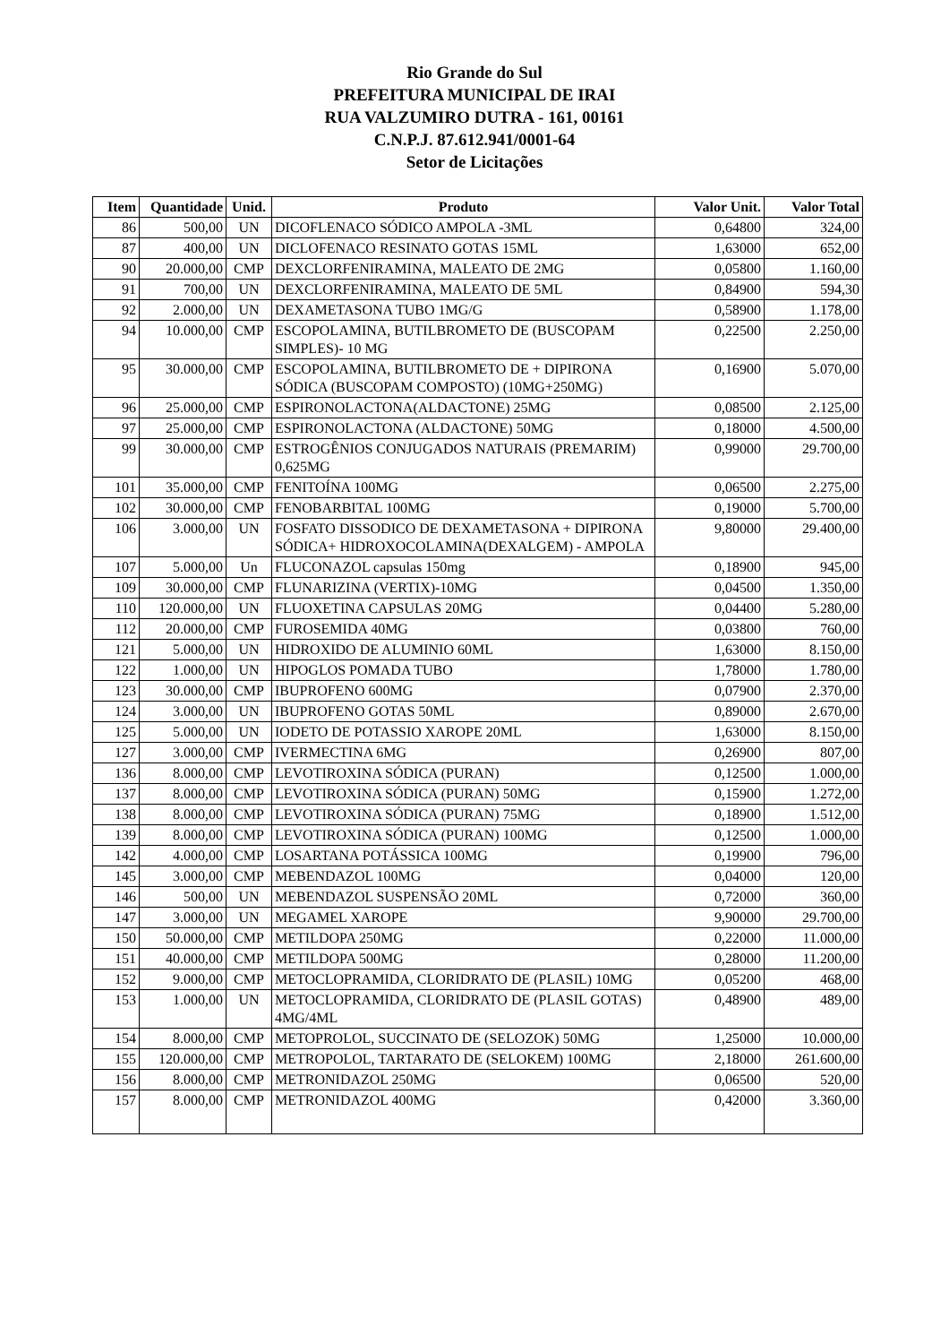Rio Grande do Sul
PREFEITURA MUNICIPAL DE IRAI
RUA VALZUMIRO DUTRA - 161, 00161
C.N.P.J. 87.612.941/0001-64
Setor de Licitações
| Item | Quantidade | Unid. | Produto | Valor Unit. | Valor Total |
| --- | --- | --- | --- | --- | --- |
| 86 | 500,00 | UN | DICOFLENACO SÓDICO AMPOLA -3ML | 0,64800 | 324,00 |
| 87 | 400,00 | UN | DICLOFENACO RESINATO GOTAS 15ML | 1,63000 | 652,00 |
| 90 | 20.000,00 | CMP | DEXCLORFENIRAMINA, MALEATO DE 2MG | 0,05800 | 1.160,00 |
| 91 | 700,00 | UN | DEXCLORFENIRAMINA, MALEATO DE 5ML | 0,84900 | 594,30 |
| 92 | 2.000,00 | UN | DEXAMETASONA TUBO 1MG/G | 0,58900 | 1.178,00 |
| 94 | 10.000,00 | CMP | ESCOPOLAMINA, BUTILBROMETO DE (BUSCOPAM SIMPLES)- 10 MG | 0,22500 | 2.250,00 |
| 95 | 30.000,00 | CMP | ESCOPOLAMINA, BUTILBROMETO DE + DIPIRONA SÓDICA (BUSCOPAM COMPOSTO) (10MG+250MG) | 0,16900 | 5.070,00 |
| 96 | 25.000,00 | CMP | ESPIRONOLACTONA(ALDACTONE) 25MG | 0,08500 | 2.125,00 |
| 97 | 25.000,00 | CMP | ESPIRONOLACTONA (ALDACTONE) 50MG | 0,18000 | 4.500,00 |
| 99 | 30.000,00 | CMP | ESTROGÊNIOS CONJUGADOS NATURAIS (PREMARIM) 0,625MG | 0,99000 | 29.700,00 |
| 101 | 35.000,00 | CMP | FENITOÍNA 100MG | 0,06500 | 2.275,00 |
| 102 | 30.000,00 | CMP | FENOBARBITAL 100MG | 0,19000 | 5.700,00 |
| 106 | 3.000,00 | UN | FOSFATO DISSODICO DE DEXAMETASONA + DIPIRONA SÓDICA+ HIDROXOCOLAMINA(DEXALGEM) - AMPOLA | 9,80000 | 29.400,00 |
| 107 | 5.000,00 | Un | FLUCONAZOL capsulas 150mg | 0,18900 | 945,00 |
| 109 | 30.000,00 | CMP | FLUNARIZINA (VERTIX)-10MG | 0,04500 | 1.350,00 |
| 110 | 120.000,00 | UN | FLUOXETINA CAPSULAS 20MG | 0,04400 | 5.280,00 |
| 112 | 20.000,00 | CMP | FUROSEMIDA 40MG | 0,03800 | 760,00 |
| 121 | 5.000,00 | UN | HIDROXIDO DE ALUMINIO 60ML | 1,63000 | 8.150,00 |
| 122 | 1.000,00 | UN | HIPOGLOS POMADA TUBO | 1,78000 | 1.780,00 |
| 123 | 30.000,00 | CMP | IBUPROFENO 600MG | 0,07900 | 2.370,00 |
| 124 | 3.000,00 | UN | IBUPROFENO GOTAS 50ML | 0,89000 | 2.670,00 |
| 125 | 5.000,00 | UN | IODETO DE POTASSIO XAROPE 20ML | 1,63000 | 8.150,00 |
| 127 | 3.000,00 | CMP | IVERMECTINA 6MG | 0,26900 | 807,00 |
| 136 | 8.000,00 | CMP | LEVOTIROXINA SÓDICA (PURAN) | 0,12500 | 1.000,00 |
| 137 | 8.000,00 | CMP | LEVOTIROXINA SÓDICA (PURAN) 50MG | 0,15900 | 1.272,00 |
| 138 | 8.000,00 | CMP | LEVOTIROXINA SÓDICA (PURAN) 75MG | 0,18900 | 1.512,00 |
| 139 | 8.000,00 | CMP | LEVOTIROXINA SÓDICA (PURAN) 100MG | 0,12500 | 1.000,00 |
| 142 | 4.000,00 | CMP | LOSARTANA POTÁSSICA 100MG | 0,19900 | 796,00 |
| 145 | 3.000,00 | CMP | MEBENDAZOL 100MG | 0,04000 | 120,00 |
| 146 | 500,00 | UN | MEBENDAZOL SUSPENSÃO 20ML | 0,72000 | 360,00 |
| 147 | 3.000,00 | UN | MEGAMEL XAROPE | 9,90000 | 29.700,00 |
| 150 | 50.000,00 | CMP | METILDOPA 250MG | 0,22000 | 11.000,00 |
| 151 | 40.000,00 | CMP | METILDOPA 500MG | 0,28000 | 11.200,00 |
| 152 | 9.000,00 | CMP | METOCLOPRAMIDA, CLORIDRATO DE (PLASIL) 10MG | 0,05200 | 468,00 |
| 153 | 1.000,00 | UN | METOCLOPRAMIDA, CLORIDRATO DE (PLASIL GOTAS) 4MG/4ML | 0,48900 | 489,00 |
| 154 | 8.000,00 | CMP | METOPROLOL, SUCCINATO DE (SELOZOK) 50MG | 1,25000 | 10.000,00 |
| 155 | 120.000,00 | CMP | METROPOLOL, TARTARATO DE (SELOKEM) 100MG | 2,18000 | 261.600,00 |
| 156 | 8.000,00 | CMP | METRONIDAZOL 250MG | 0,06500 | 520,00 |
| 157 | 8.000,00 | CMP | METRONIDAZOL 400MG | 0,42000 | 3.360,00 |